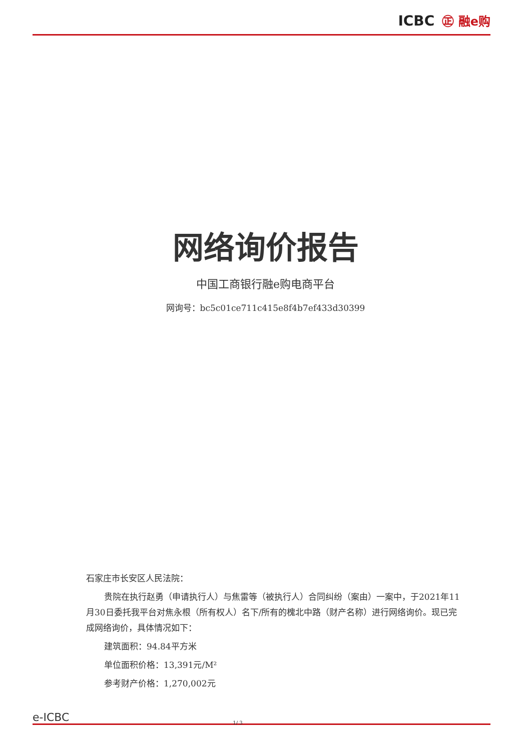ICBC ㊣ 融e购
网络询价报告
中国工商银行融e购电商平台
网询号：bc5c01ce711c415e8f4b7ef433d30399
石家庄市长安区人民法院：
贵院在执行赵勇（申请执行人）与焦雷等（被执行人）合同纠纷（案由）一案中，于2021年11月30日委托我平台对焦永根（所有权人）名下/所有的槐北中路（财产名称）进行网络询价。现已完成网络询价，具体情况如下：
建筑面积：94.84平方米
单位面积价格：13,391元/M²
参考财产价格：1,270,002元
e-ICBC 1/ 3